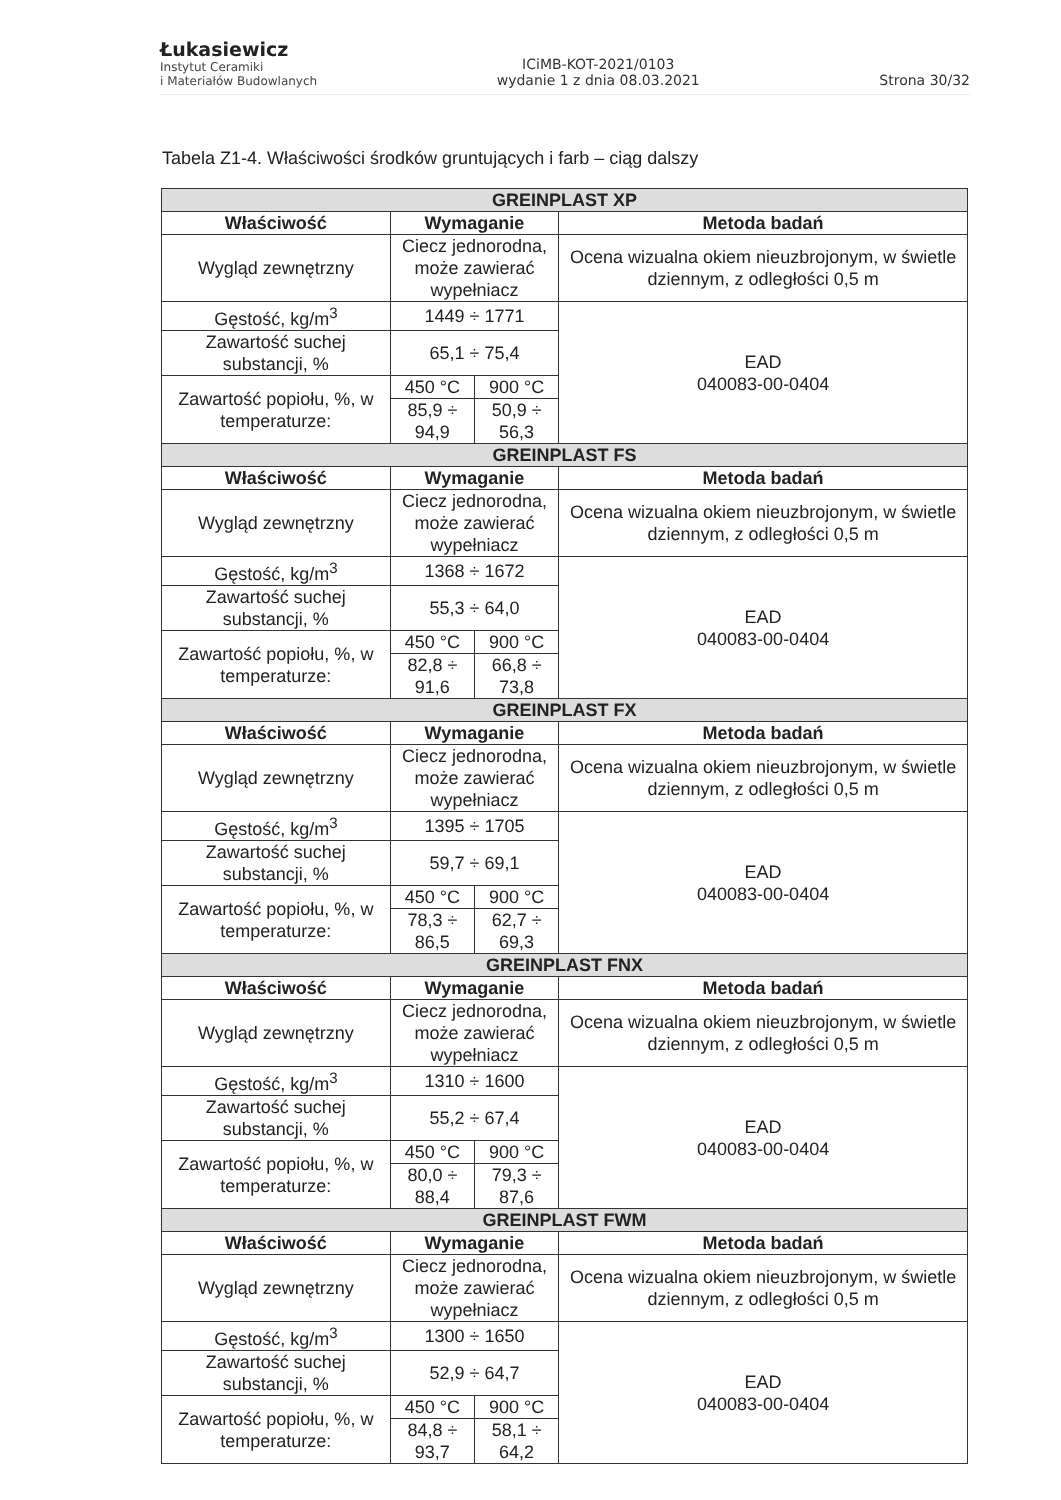Łukasiewicz
Instytut Ceramiki
i Materiałów Budowlanych
ICiMB-KOT-2021/0103
wydanie 1 z dnia 08.03.2021
Strona 30/32
Tabela Z1-4. Właściwości środków gruntujących i farb – ciąg dalszy
| GREINPLAST XP | | | |
| Właściwość | Wymaganie | | Metoda badań |
| Wygląd zewnętrzny | Ciecz jednorodna, może zawierać wypełniacz | | Ocena wizualna okiem nieuzbrojonym, w świetle dziennym, z odległości 0,5 m |
| Gęstość, kg/m<sup>3</sup> | 1449 ÷ 1771 | | EAD 040083-00-0404 |
| Zawartość suchej substancji, % | 65,1 ÷ 75,4 | | |
| Zawartość popiołu, %, w temperaturze: | 450 °C | 900 °C | |
| | 85,9 ÷ 94,9 | 50,9 ÷ 56,3 | |
| GREINPLAST FS | | | |
| Właściwość | Wymaganie | | Metoda badań |
| Wygląd zewnętrzny | Ciecz jednorodna, może zawierać wypełniacz | | Ocena wizualna okiem nieuzbrojonym, w świetle dziennym, z odległości 0,5 m |
| Gęstość, kg/m<sup>3</sup> | 1368 ÷ 1672 | | EAD 040083-00-0404 |
| Zawartość suchej substancji, % | 55,3 ÷ 64,0 | | |
| Zawartość popiołu, %, w temperaturze: | 450 °C | 900 °C | |
| | 82,8 ÷ 91,6 | 66,8 ÷ 73,8 | |
| GREINPLAST FX | | | |
| Właściwość | Wymaganie | | Metoda badań |
| Wygląd zewnętrzny | Ciecz jednorodna, może zawierać wypełniacz | | Ocena wizualna okiem nieuzbrojonym, w świetle dziennym, z odległości 0,5 m |
| Gęstość, kg/m<sup>3</sup> | 1395 ÷ 1705 | | EAD 040083-00-0404 |
| Zawartość suchej substancji, % | 59,7 ÷ 69,1 | | |
| Zawartość popiołu, %, w temperaturze: | 450 °C | 900 °C | |
| | 78,3 ÷ 86,5 | 62,7 ÷ 69,3 | |
| GREINPLAST FNX | | | |
| Właściwość | Wymaganie | | Metoda badań |
| Wygląd zewnętrzny | Ciecz jednorodna, może zawierać wypełniacz | | Ocena wizualna okiem nieuzbrojonym, w świetle dziennym, z odległości 0,5 m |
| Gęstość, kg/m<sup>3</sup> | 1310 ÷ 1600 | | EAD 040083-00-0404 |
| Zawartość suchej substancji, % | 55,2 ÷ 67,4 | | |
| Zawartość popiołu, %, w temperaturze: | 450 °C | 900 °C | |
| | 80,0 ÷ 88,4 | 79,3 ÷ 87,6 | |
| GREINPLAST FWM | | | |
| Właściwość | Wymaganie | | Metoda badań |
| Wygląd zewnętrzny | Ciecz jednorodna, może zawierać wypełniacz | | Ocena wizualna okiem nieuzbrojonym, w świetle dziennym, z odległości 0,5 m |
| Gęstość, kg/m<sup>3</sup> | 1300 ÷ 1650 | | EAD 040083-00-0404 |
| Zawartość suchej substancji, % | 52,9 ÷ 64,7 | | |
| Zawartość popiołu, %, w temperaturze: | 450 °C | 900 °C | |
| | 84,8 ÷ 93,7 | 58,1 ÷ 64,2 | |